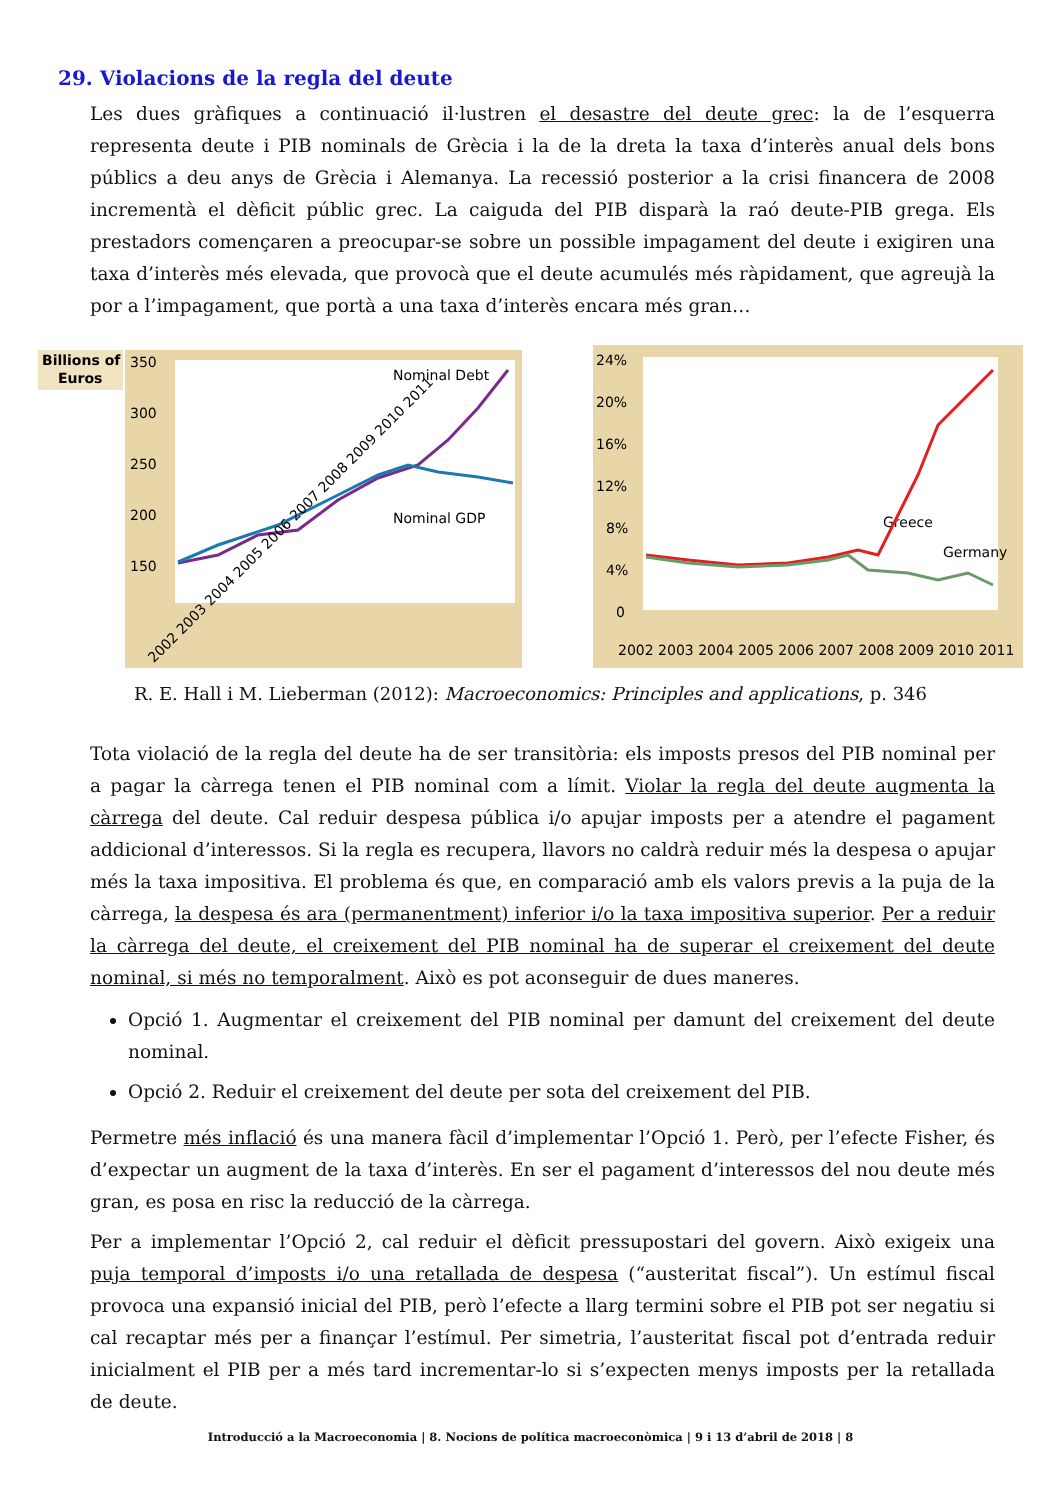29. Violacions de la regla del deute
Les dues gràfiques a continuació il·lustren el desastre del deute grec: la de l’esquerra representa deute i PIB nominals de Grècia i la de la dreta la taxa d’interès anual dels bons públics a deu anys de Grècia i Alemanya. La recessió posterior a la crisi financera de 2008 incrementà el dèficit públic grec. La caiguda del PIB disparà la raó deute-PIB grega. Els prestadors començaren a preocupar-se sobre un possible impagament del deute i exigiren una taxa d’interès més elevada, que provocà que el deute acumulés més ràpidament, que agreujà la por a l’impagament, que portà a una taxa d’interès encara més gran…
Billions of
Euros
350
300
250
200
150
Nominal Debt
Nominal GDP
2002 2003 2004 2005 2006 2007 2008 2009 2010 2011
24%
20%
16%
12%
8%
4%
0
Greece
Germany
2002 2003 2004 2005 2006 2007 2008 2009 2010 2011
R. E. Hall i M. Lieberman (2012): Macroeconomics: Principles and applications, p. 346
Tota violació de la regla del deute ha de ser transitòria: els imposts presos del PIB nominal per a pagar la càrrega tenen el PIB nominal com a límit. Violar la regla del deute augmenta la càrrega del deute. Cal reduir despesa pública i/o apujar imposts per a atendre el pagament addicional d’interessos. Si la regla es recupera, llavors no caldrà reduir més la despesa o apujar més la taxa impositiva. El problema és que, en comparació amb els valors previs a la puja de la càrrega, la despesa és ara (permanentment) inferior i/o la taxa impositiva superior. Per a reduir la càrrega del deute, el creixement del PIB nominal ha de superar el creixement del deute nominal, si més no temporalment. Això es pot aconseguir de dues maneres.
Opció 1. Augmentar el creixement del PIB nominal per damunt del creixement del deute nominal.
Opció 2. Reduir el creixement del deute per sota del creixement del PIB.
Permetre més inflació és una manera fàcil d’implementar l’Opció 1. Però, per l’efecte Fisher, és d’expectar un augment de la taxa d’interès. En ser el pagament d’interessos del nou deute més gran, es posa en risc la reducció de la càrrega.
Per a implementar l’Opció 2, cal reduir el dèficit pressupostari del govern. Això exigeix una puja temporal d’imposts i/o una retallada de despesa (“austeritat fiscal”). Un estímul fiscal provoca una expansió inicial del PIB, però l’efecte a llarg termini sobre el PIB pot ser negatiu si cal recaptar més per a finançar l’estímul. Per simetria, l’austeritat fiscal pot d’entrada reduir inicialment el PIB per a més tard incrementar-lo si s’expecten menys imposts per la retallada de deute.
Introducció a la Macroeconomia | 8. Nocions de política macroeconòmica | 9 i 13 d’abril de 2018 | 8